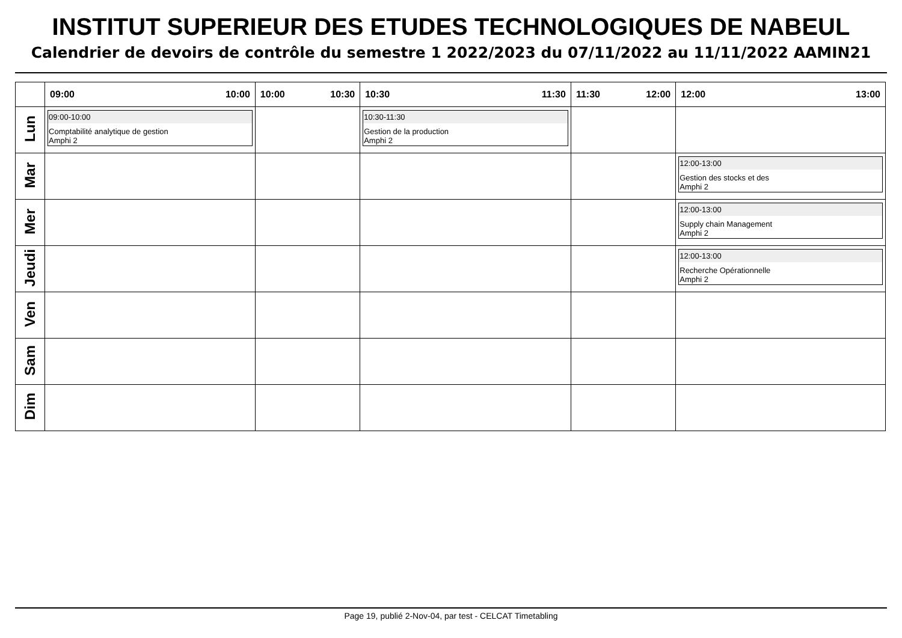INSTITUT SUPERIEUR DES ETUDES TECHNOLOGIQUES DE NABEUL
Calendrier de devoirs de contrôle du semestre 1 2022/2023 du 07/11/2022 au 11/11/2022 AAMIN21
| | 09:00 10:00 | 10:00 10:30 | 10:30 11:30 | 11:30 12:00 | 12:00 13:00 |
| --- | --- | --- | --- | --- | --- |
| Lun | 09:00-10:00 Comptabilité analytique de gestion Amphi 2 | | 10:30-11:30 Gestion de la production Amphi 2 | | |
| Mar | | | | | 12:00-13:00 Gestion des stocks et des Amphi 2 |
| Mer | | | | | 12:00-13:00 Supply chain Management Amphi 2 |
| Jeudi | | | | | 12:00-13:00 Recherche Opérationnelle Amphi 2 |
| Ven | | | | | |
| Sam | | | | | |
| Dim | | | | | |
Page 19, publié 2-Nov-04, par test - CELCAT Timetabling